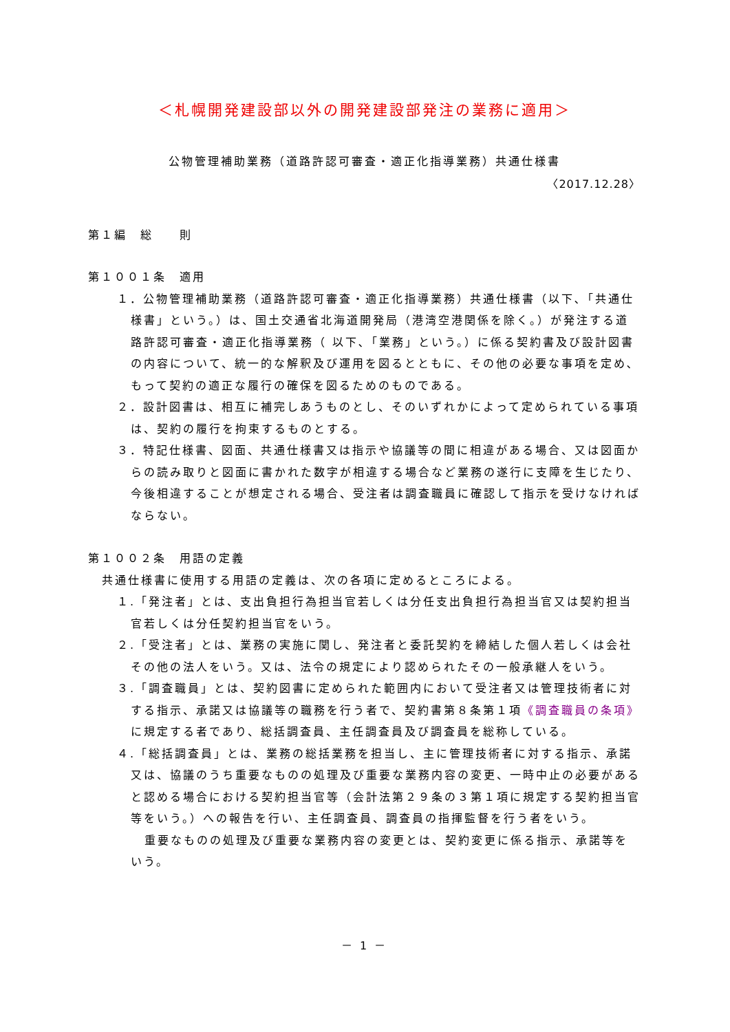＜札幌開発建設部以外の開発建設部発注の業務に適用＞
公物管理補助業務（道路許認可審査・適正化指導業務）共通仕様書
〈2017.12.28〉
第１編　総　　則
第１００１条　適用
１．公物管理補助業務（道路許認可審査・適正化指導業務）共通仕様書（以下､「共通仕様書」という。）は、国土交通省北海道開発局（港湾空港関係を除く。）が発注する道路許認可審査・適正化指導業務（ 以下､「業務」という。）に係る契約書及び設計図書の内容について、統一的な解釈及び運用を図るとともに、その他の必要な事項を定め､もって契約の適正な履行の確保を図るためのものである。
２．設計図書は、相互に補完しあうものとし、そのいずれかによって定められている事項は、契約の履行を拘束するものとする。
３．特記仕様書、図面、共通仕様書又は指示や協議等の間に相違がある場合、又は図面からの読み取りと図面に書かれた数字が相違する場合など業務の遂行に支障を生じたり、今後相違することが想定される場合、受注者は調査職員に確認して指示を受けなければならない。
第１００２条　用語の定義
共通仕様書に使用する用語の定義は、次の各項に定めるところによる。
１.「発注者」とは、支出負担行為担当官若しくは分任支出負担行為担当官又は契約担当官若しくは分任契約担当官をいう。
２.「受注者」とは、業務の実施に関し、発注者と委託契約を締結した個人若しくは会社その他の法人をいう。又は、法令の規定により認められたその一般承継人をいう。
３.「調査職員」とは、契約図書に定められた範囲内において受注者又は管理技術者に対する指示、承諾又は協議等の職務を行う者で、契約書第８条第１項《調査職員の条項》に規定する者であり、総括調査員、主任調査員及び調査員を総称している。
４.「総括調査員」とは、業務の総括業務を担当し、主に管理技術者に対する指示、承諾又は、協議のうち重要なものの処理及び重要な業務内容の変更、一時中止の必要があると認める場合における契約担当官等（会計法第２９条の３第１項に規定する契約担当官等をいう。）への報告を行い、主任調査員、調査員の指揮監督を行う者をいう。
重要なものの処理及び重要な業務内容の変更とは、契約変更に係る指示、承諾等をいう。
－ 1 －